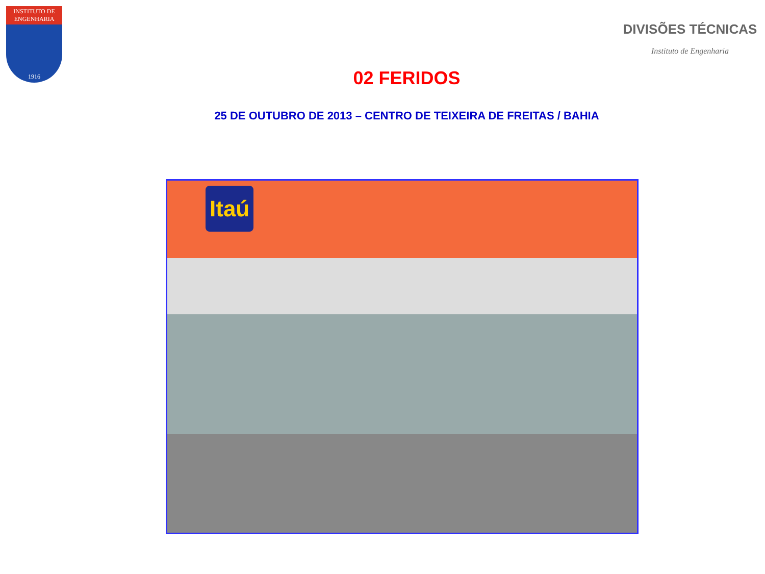INSTITUTO DE
ENGENHARIA
1916
DIVISÕES TÉCNICAS
Instituto de Engenharia
02 FERIDOS
25 DE OUTUBRO DE 2013 – CENTRO DE TEIXEIRA DE FREITAS / BAHIA
Itaú